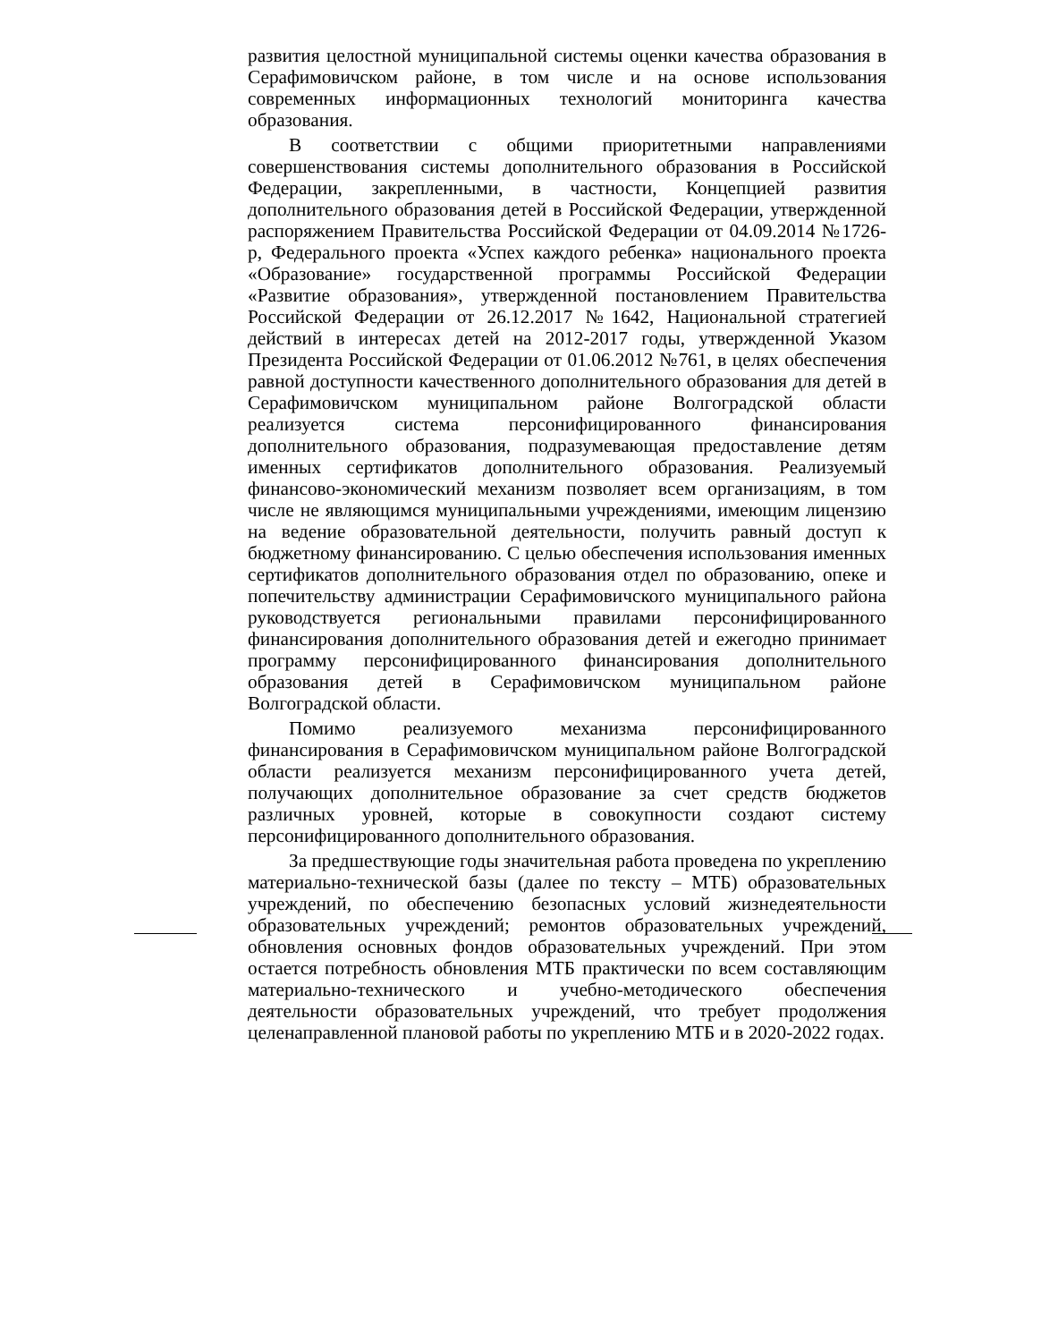развития целостной муниципальной системы оценки качества образования в Серафимовичском районе, в том числе и на основе использования современных информационных технологий мониторинга качества образования.
В соответствии с общими приоритетными направлениями совершенствования системы дополнительного образования в Российской Федерации, закрепленными, в частности, Концепцией развития дополнительного образования детей в Российской Федерации, утвержденной распоряжением Правительства Российской Федерации от 04.09.2014 №1726-р, Федерального проекта «Успех каждого ребенка» национального проекта «Образование» государственной программы Российской Федерации «Развитие образования», утвержденной постановлением Правительства Российской Федерации от 26.12.2017 №1642, Национальной стратегией действий в интересах детей на 2012-2017 годы, утвержденной Указом Президента Российской Федерации от 01.06.2012 №761, в целях обеспечения равной доступности качественного дополнительного образования для детей в Серафимовичском муниципальном районе Волгоградской области реализуется система персонифицированного финансирования дополнительного образования, подразумевающая предоставление детям именных сертификатов дополнительного образования. Реализуемый финансово-экономический механизм позволяет всем организациям, в том числе не являющимся муниципальными учреждениями, имеющим лицензию на ведение образовательной деятельности, получить равный доступ к бюджетному финансированию. С целью обеспечения использования именных сертификатов дополнительного образования отдел по образованию, опеке и попечительству администрации Серафимовичского муниципального района руководствуется региональными правилами персонифицированного финансирования дополнительного образования детей и ежегодно принимает программу персонифицированного финансирования дополнительного образования детей в Серафимовичском муниципальном районе Волгоградской области.
Помимо реализуемого механизма персонифицированного финансирования в Серафимовичском муниципальном районе Волгоградской области реализуется механизм персонифицированного учета детей, получающих дополнительное образование за счет средств бюджетов различных уровней, которые в совокупности создают систему персонифицированного дополнительного образования.
За предшествующие годы значительная работа проведена по укреплению материально-технической базы (далее по тексту – МТБ) образовательных учреждений, по обеспечению безопасных условий жизнедеятельности образовательных учреждений; ремонтов образовательных учреждений, обновления основных фондов образовательных учреждений. При этом остается потребность обновления МТБ практически по всем составляющим материально-технического и учебно-методического обеспечения деятельности образовательных учреждений, что требует продолжения целенаправленной плановой работы по укреплению МТБ и в 2020-2022 годах.